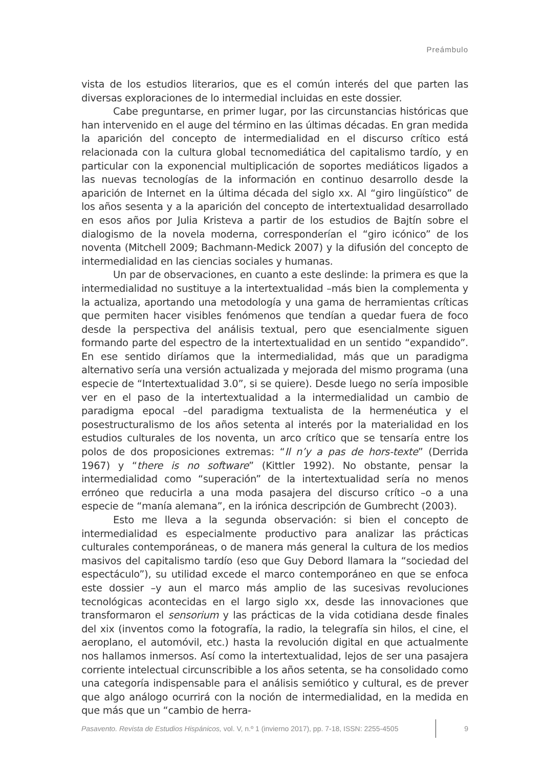Preámbulo
vista de los estudios literarios, que es el común interés del que parten las diversas exploraciones de lo intermedial incluidas en este dossier.
Cabe preguntarse, en primer lugar, por las circunstancias históricas que han intervenido en el auge del término en las últimas décadas. En gran medida la aparición del concepto de intermedialidad en el discurso crítico está relacionada con la cultura global tecnomediática del capitalismo tardío, y en particular con la exponencial multiplicación de soportes mediáticos ligados a las nuevas tecnologías de la información en continuo desarrollo desde la aparición de Internet en la última década del siglo xx. Al “giro lingüístico” de los años sesenta y a la aparición del concepto de intertextualidad desarrollado en esos años por Julia Kristeva a partir de los estudios de Bajtín sobre el dialogismo de la novela moderna, corresponderían el “giro icónico” de los noventa (Mitchell 2009; Bachmann-Medick 2007) y la difusión del concepto de intermedialidad en las ciencias sociales y humanas.
Un par de observaciones, en cuanto a este deslinde: la primera es que la intermedialidad no sustituye a la intertextualidad –más bien la complementa y la actualiza, aportando una metodología y una gama de herramientas críticas que permiten hacer visibles fenómenos que tendían a quedar fuera de foco desde la perspectiva del análisis textual, pero que esencialmente siguen formando parte del espectro de la intertextualidad en un sentido “expandido”. En ese sentido diríamos que la intermedialidad, más que un paradigma alternativo sería una versión actualizada y mejorada del mismo programa (una especie de “Intertextualidad 3.0”, si se quiere). Desde luego no sería imposible ver en el paso de la intertextualidad a la intermedialidad un cambio de paradigma epocal –del paradigma textualista de la hermenéutica y el posestructuralismo de los años setenta al interés por la materialidad en los estudios culturales de los noventa, un arco crítico que se tensaría entre los polos de dos proposiciones extremas: “Il n’y a pas de hors-texte” (Derrida 1967) y “there is no software” (Kittler 1992). No obstante, pensar la intermedialidad como “superación” de la intertextualidad sería no menos erróneo que reducirla a una moda pasajera del discurso crítico –o a una especie de “manía alemana”, en la irónica descripción de Gumbrecht (2003).
Esto me lleva a la segunda observación: si bien el concepto de intermedialidad es especialmente productivo para analizar las prácticas culturales contemporáneas, o de manera más general la cultura de los medios masivos del capitalismo tardío (eso que Guy Debord llamara la “sociedad del espectáculo”), su utilidad excede el marco contemporáneo en que se enfoca este dossier –y aun el marco más amplio de las sucesivas revoluciones tecnológicas acontecidas en el largo siglo xx, desde las innovaciones que transformaron el sensorium y las prácticas de la vida cotidiana desde finales del xix (inventos como la fotografía, la radio, la telegrafía sin hilos, el cine, el aeroplano, el automóvil, etc.) hasta la revolución digital en que actualmente nos hallamos inmersos. Así como la intertextualidad, lejos de ser una pasajera corriente intelectual circunscribible a los años setenta, se ha consolidado como una categoría indispensable para el análisis semiótico y cultural, es de prever que algo análogo ocurrirá con la noción de intermedialidad, en la medida en que más que un “cambio de herra-
Pasavento. Revista de Estudios Hispánicos, vol. V, n.º 1 (invierno 2017), pp. 7-18, ISSN: 2255-4505 9